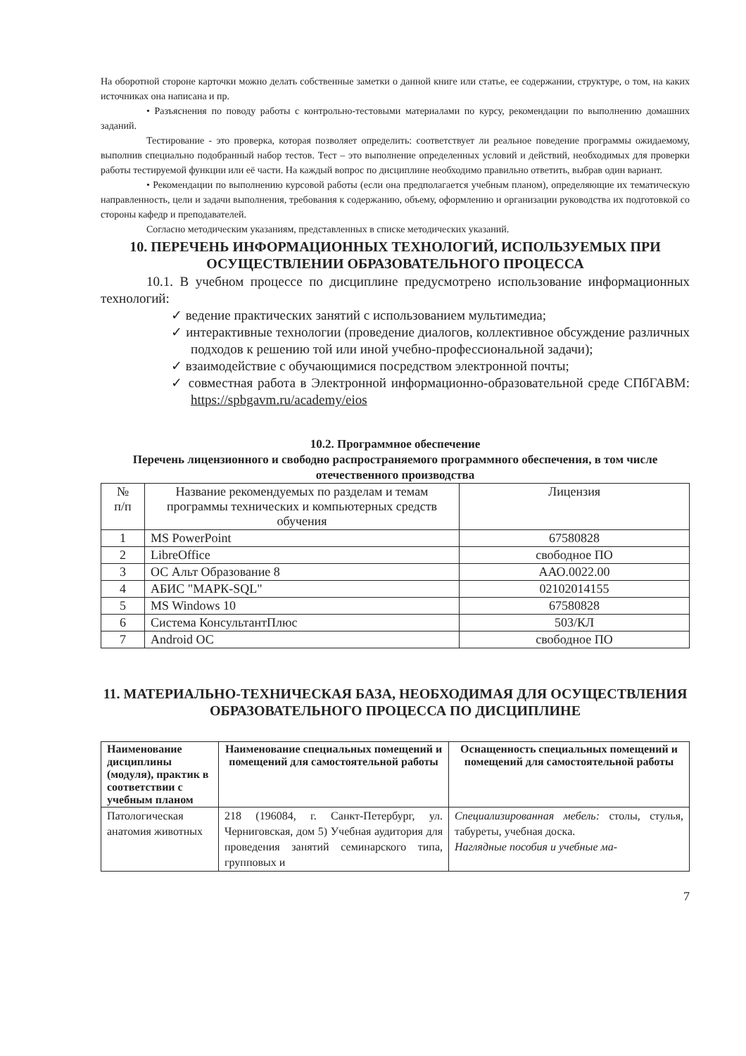На оборотной стороне карточки можно делать собственные заметки о данной книге или статье, ее содержании, структуре, о том, на каких источниках она написана и пр.
• Разъяснения по поводу работы с контрольно-тестовыми материалами по курсу, рекомендации по выполнению домашних заданий.
Тестирование - это проверка, которая позволяет определить: соответствует ли реальное поведение программы ожидаемому, выполнив специально подобранный набор тестов. Тест – это выполнение определенных условий и действий, необходимых для проверки работы тестируемой функции или её части. На каждый вопрос по дисциплине необходимо правильно ответить, выбрав один вариант.
• Рекомендации по выполнению курсовой работы (если она предполагается учебным планом), определяющие их тематическую направленность, цели и задачи выполнения, требования к содержанию, объему, оформлению и организации руководства их подготовкой со стороны кафедр и преподавателей.
Согласно методическим указаниям, представленных в списке методических указаний.
10. ПЕРЕЧЕНЬ ИНФОРМАЦИОННЫХ ТЕХНОЛОГИЙ, ИСПОЛЬЗУЕМЫХ ПРИ ОСУЩЕСТВЛЕНИИ ОБРАЗОВАТЕЛЬНОГО ПРОЦЕССА
10.1. В учебном процессе по дисциплине предусмотрено использование информационных технологий:
✓ ведение практических занятий с использованием мультимедиа;
✓ интерактивные технологии (проведение диалогов, коллективное обсуждение различных подходов к решению той или иной учебно-профессиональной задачи);
✓ взаимодействие с обучающимися посредством электронной почты;
✓ совместная работа в Электронной информационно-образовательной среде СПбГАВМ: https://spbgavm.ru/academy/eios
10.2. Программное обеспечение
Перечень лицензионного и свободно распространяемого программного обеспечения, в том числе отечественного производства
| № п/п | Название рекомендуемых по разделам и темам программы технических и компьютерных средств обучения | Лицензия |
| --- | --- | --- |
| 1 | MS PowerPoint | 67580828 |
| 2 | LibreOffice | свободное ПО |
| 3 | ОС Альт Образование 8 | ААО.0022.00 |
| 4 | АБИС "МАРК-SQL" | 02102014155 |
| 5 | MS Windows 10 | 67580828 |
| 6 | Система КонсультантПлюс | 503/КЛ |
| 7 | Android ОС | свободное ПО |
11. МАТЕРИАЛЬНО-ТЕХНИЧЕСКАЯ БАЗА, НЕОБХОДИМАЯ ДЛЯ ОСУЩЕСТВЛЕНИЯ ОБРАЗОВАТЕЛЬНОГО ПРОЦЕССА ПО ДИСЦИПЛИНЕ
| Наименование дисциплины (модуля), практик в соответствии с учебным планом | Наименование специальных помещений и помещений для самостоятельной работы | Оснащенность специальных помещений и помещений для самостоятельной работы |
| --- | --- | --- |
| Патологическая анатомия животных | 218 (196084, г. Санкт-Петербург, ул. Черниговская, дом 5) Учебная аудитория для проведения занятий семинарского типа, групповых и | Специализированная мебель: столы, стулья, табуреты, учебная доска. Наглядные пособия и учебные ма- |
7